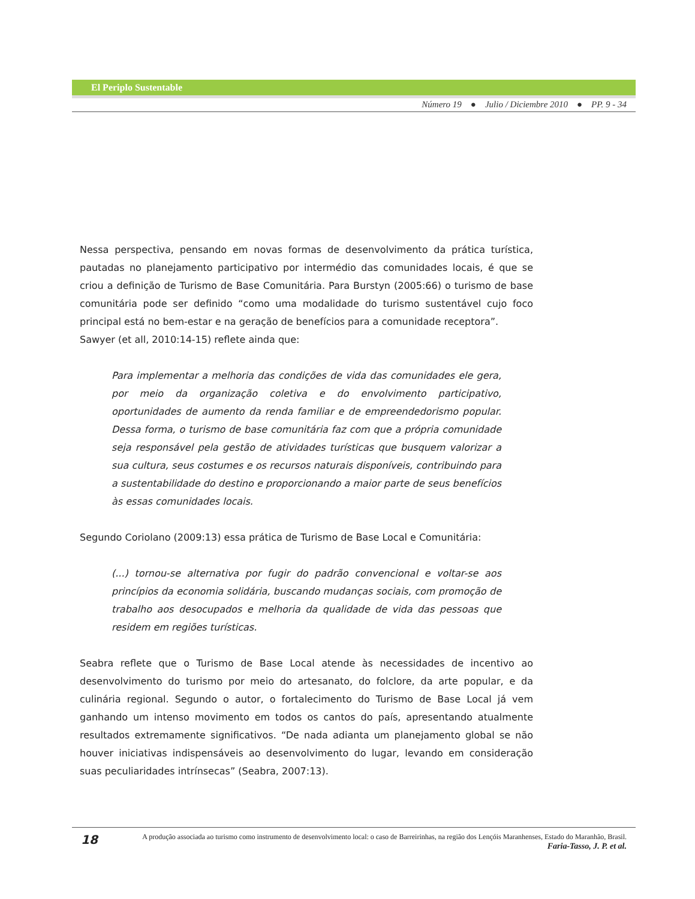El Periplo Sustentable
Número 19 ● Julio / Diciembre 2010 ● PP. 9 - 34
Nessa perspectiva, pensando em novas formas de desenvolvimento da prática turística, pautadas no planejamento participativo por intermédio das comunidades locais, é que se criou a definição de Turismo de Base Comunitária. Para Burstyn (2005:66) o turismo de base comunitária pode ser definido “como uma modalidade do turismo sustentável cujo foco principal está no bem-estar e na geração de benefícios para a comunidade receptora”.
Sawyer (et all, 2010:14-15) reflete ainda que:
Para implementar a melhoria das condições de vida das comunidades ele gera, por meio da organização coletiva e do envolvimento participativo, oportunidades de aumento da renda familiar e de empreendedorismo popular. Dessa forma, o turismo de base comunitária faz com que a própria comunidade seja responsável pela gestão de atividades turísticas que busquem valorizar a sua cultura, seus costumes e os recursos naturais disponíveis, contribuindo para a sustentabilidade do destino e proporcionando a maior parte de seus benefícios às essas comunidades locais.
Segundo Coriolano (2009:13) essa prática de Turismo de Base Local e Comunitária:
(...) tornou-se alternativa por fugir do padrão convencional e voltar-se aos princípios da economia solidária, buscando mudanças sociais, com promoção de trabalho aos desocupados e melhoria da qualidade de vida das pessoas que residem em regiões turísticas.
Seabra reflete que o Turismo de Base Local atende às necessidades de incentivo ao desenvolvimento do turismo por meio do artesanato, do folclore, da arte popular, e da culinária regional. Segundo o autor, o fortalecimento do Turismo de Base Local já vem ganhando um intenso movimento em todos os cantos do país, apresentando atualmente resultados extremamente significativos. “De nada adianta um planejamento global se não houver iniciativas indispensáveis ao desenvolvimento do lugar, levando em consideração suas peculiaridades intrínsecas” (Seabra, 2007:13).
18
A produção associada ao turismo como instrumento de desenvolvimento local: o caso de Barreirinhas, na região dos Lençóis Maranhenses, Estado do Maranhão, Brasil.
Faria-Tasso, J. P. et al.